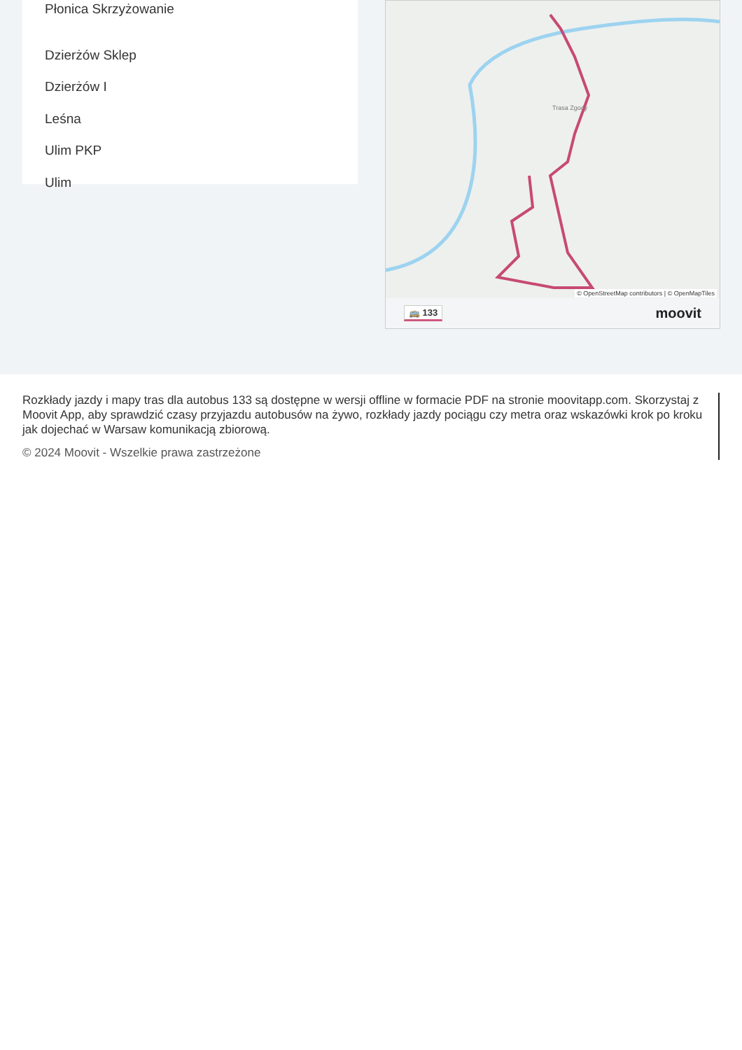Płonica Skrzyżowanie
Dzierżów Sklep
Dzierżów I
Leśna
Ulim PKP
Ulim
Trasa Zgody
© OpenStreetMap contributors | © OpenMapTiles
🚌 133 moovit
Rozkłady jazdy i mapy tras dla autobus 133 są dostępne w wersji offline w formacie PDF na stronie moovitapp.com. Skorzystaj z Moovit App, aby sprawdzić czasy przyjazdu autobusów na żywo, rozkłady jazdy pociągu czy metra oraz wskazówki krok po kroku jak dojechać w Warsaw komunikacją zbiorową.
© 2024 Moovit - Wszelkie prawa zastrzeżone